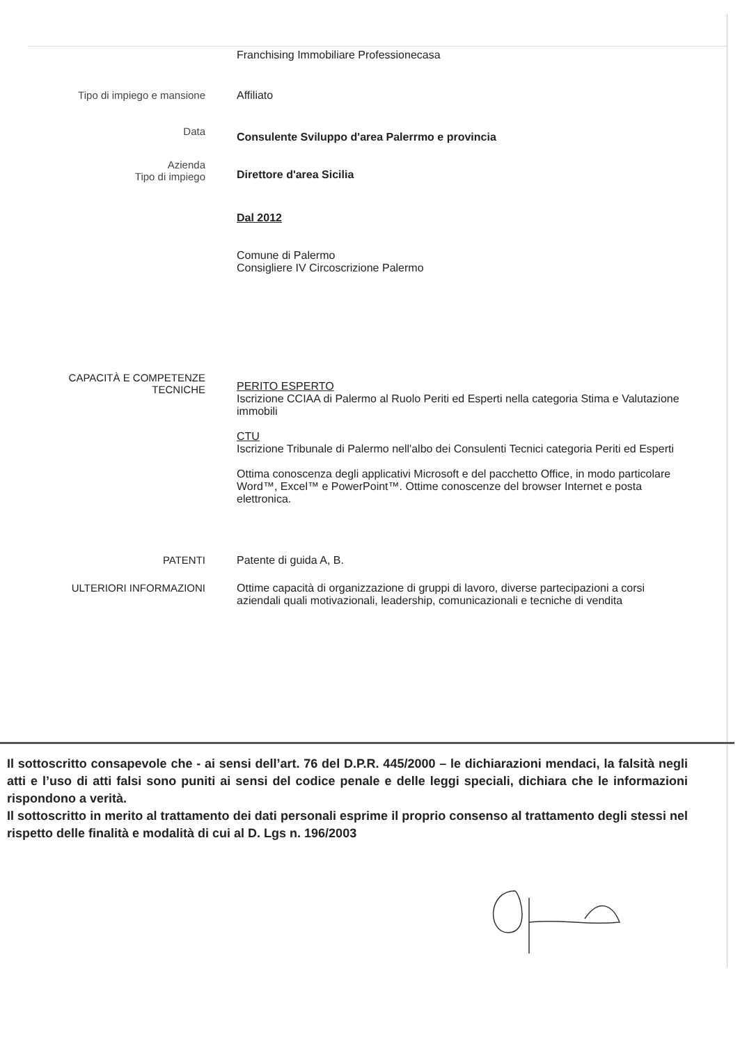Franchising Immobiliare Professionecasa
Tipo di impiego e mansione Affiliato
Data
Consulente Sviluppo d'area Palerrmo e provincia
Azienda
Tipo di impiego
Direttore d'area Sicilia
Dal 2012
Comune di Palermo
Consigliere IV Circoscrizione Palermo
CAPACITÀ E COMPETENZE
TECNICHE
PERITO ESPERTO
Iscrizione CCIAA di Palermo al Ruolo Periti ed Esperti nella categoria Stima e Valutazione immobili
CTU
Iscrizione Tribunale di Palermo nell'albo dei Consulenti Tecnici categoria Periti ed Esperti
Ottima conoscenza degli applicativi Microsoft e del pacchetto Office, in modo particolare Word™, Excel™ e PowerPoint™. Ottime conoscenze del browser Internet e posta elettronica.
PATENTI Patente di guida A, B.
ULTERIORI INFORMAZIONI Ottime capacità di organizzazione di gruppi di lavoro, diverse partecipazioni a corsi aziendali quali motivazionali, leadership, comunicazionali e tecniche di vendita
Il sottoscritto consapevole che - ai sensi dell’art. 76 del D.P.R. 445/2000 – le dichiarazioni mendaci, la falsità negli atti e l’uso di atti falsi sono puniti ai sensi del codice penale e delle leggi speciali, dichiara che le informazioni rispondono a verità.
Il sottoscritto in merito al trattamento dei dati personali esprime il proprio consenso al trattamento degli stessi nel rispetto delle finalità e modalità di cui al D. Lgs n. 196/2003